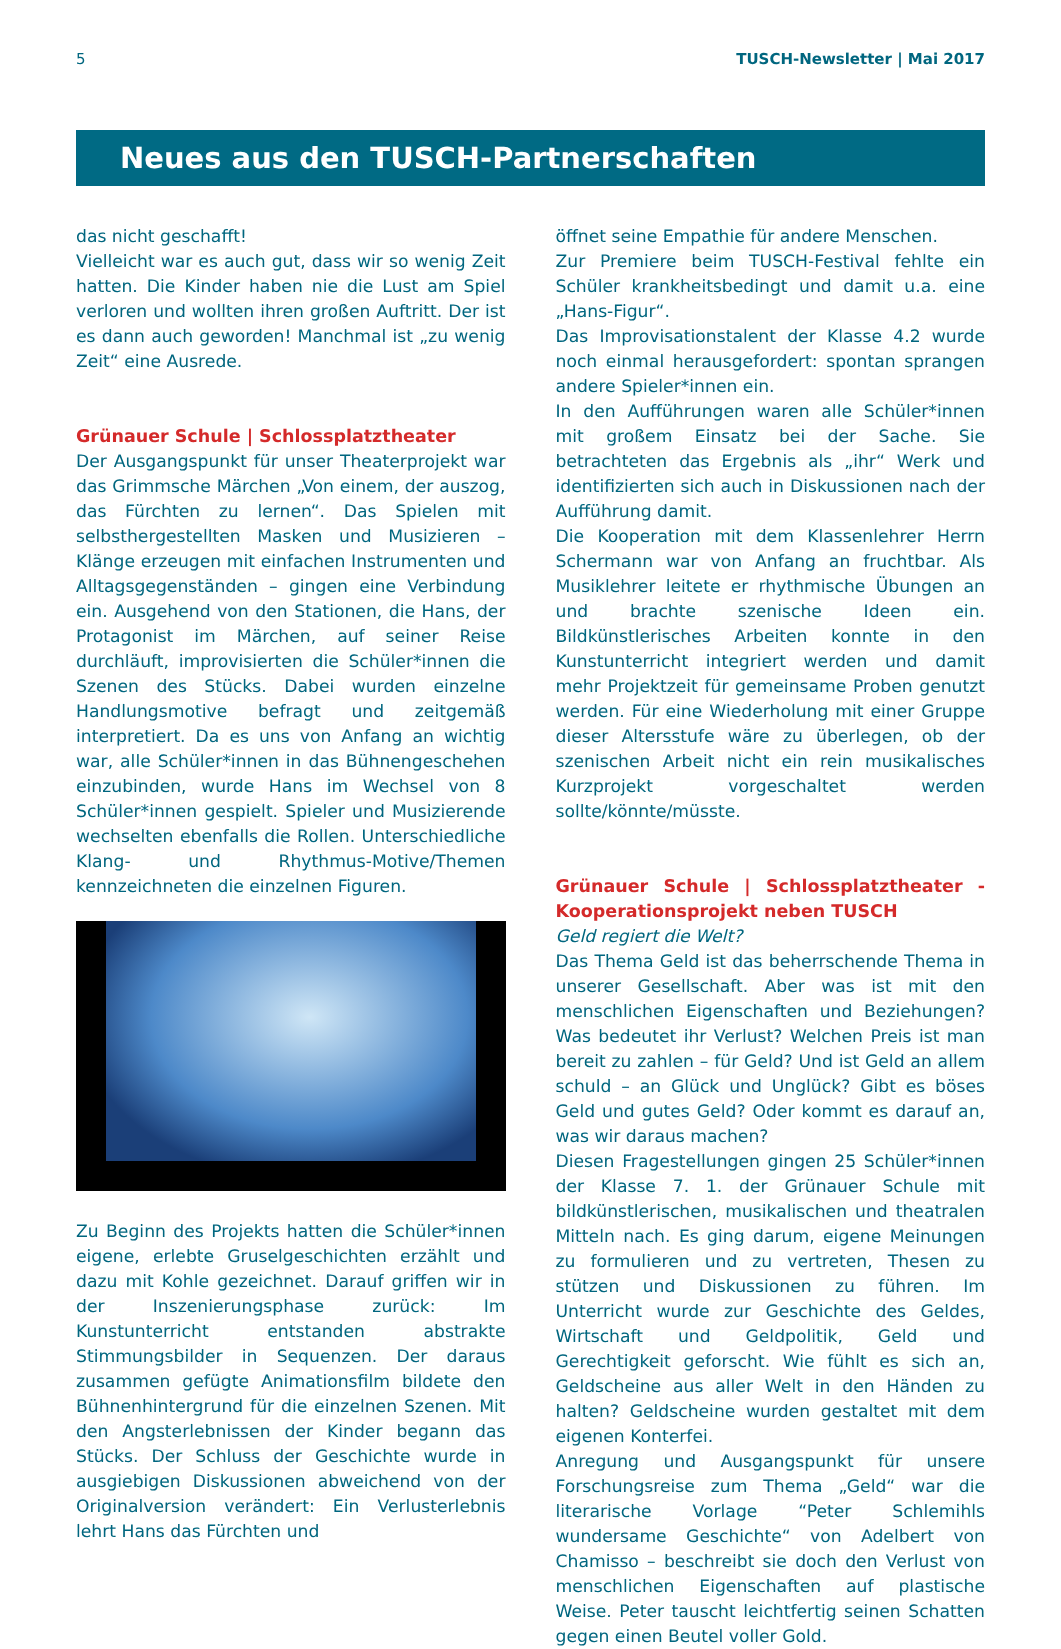5 TUSCH-Newsletter | Mai 2017
Neues aus den TUSCH-Partnerschaften
das nicht geschafft!
Vielleicht war es auch gut, dass wir so wenig Zeit hatten. Die Kinder haben nie die Lust am Spiel verloren und wollten ihren großen Auftritt. Der ist es dann auch geworden! Manchmal ist „zu wenig Zeit“ eine Ausrede.
Grünauer Schule | Schlossplatztheater
Der Ausgangspunkt für unser Theaterprojekt war das Grimmsche Märchen „Von einem, der auszog, das Fürchten zu lernen“. Das Spielen mit selbsthergestellten Masken und Musizieren – Klänge erzeugen mit einfachen Instrumenten und Alltagsgegenständen – gingen eine Verbindung ein. Ausgehend von den Stationen, die Hans, der Protagonist im Märchen, auf seiner Reise durchläuft, improvisierten die Schüler*innen die Szenen des Stücks. Dabei wurden einzelne Handlungsmotive befragt und zeitgemäß interpretiert. Da es uns von Anfang an wichtig war, alle Schüler*innen in das Bühnengeschehen einzubinden, wurde Hans im Wechsel von 8 Schüler*innen gespielt. Spieler und Musizierende wechselten ebenfalls die Rollen. Unterschiedliche Klang- und Rhythmus-Motive/Themen kennzeichneten die einzelnen Figuren.
Zu Beginn des Projekts hatten die Schüler*innen eigene, erlebte Gruselgeschichten erzählt und dazu mit Kohle gezeichnet. Darauf griffen wir in der Inszenierungsphase zurück: Im Kunstunterricht entstanden abstrakte Stimmungsbilder in Sequenzen. Der daraus zusammen gefügte Animationsfilm bildete den Bühnenhintergrund für die einzelnen Szenen. Mit den Angsterlebnissen der Kinder begann das Stücks. Der Schluss der Geschichte wurde in ausgiebigen Diskussionen abweichend von der Originalversion verändert: Ein Verlusterlebnis lehrt Hans das Fürchten und
öffnet seine Empathie für andere Menschen.
Zur Premiere beim TUSCH-Festival fehlte ein Schüler krankheitsbedingt und damit u.a. eine „Hans-Figur“.
Das Improvisationstalent der Klasse 4.2 wurde noch einmal herausgefordert: spontan sprangen andere Spieler*innen ein.
In den Aufführungen waren alle Schüler*innen mit großem Einsatz bei der Sache. Sie betrachteten das Ergebnis als „ihr“ Werk und identifizierten sich auch in Diskussionen nach der Aufführung damit.
Die Kooperation mit dem Klassenlehrer Herrn Schermann war von Anfang an fruchtbar. Als Musiklehrer leitete er rhythmische Übungen an und brachte szenische Ideen ein. Bildkünstlerisches Arbeiten konnte in den Kunstunterricht integriert werden und damit mehr Projektzeit für gemeinsame Proben genutzt werden. Für eine Wiederholung mit einer Gruppe dieser Altersstufe wäre zu überlegen, ob der szenischen Arbeit nicht ein rein musikalisches Kurzprojekt vorgeschaltet werden sollte/könnte/müsste.
Grünauer Schule | Schlossplatztheater - Kooperationsprojekt neben TUSCH
Geld regiert die Welt?
Das Thema Geld ist das beherrschende Thema in unserer Gesellschaft. Aber was ist mit den menschlichen Eigenschaften und Beziehungen? Was bedeutet ihr Verlust? Welchen Preis ist man bereit zu zahlen – für Geld? Und ist Geld an allem schuld – an Glück und Unglück? Gibt es böses Geld und gutes Geld? Oder kommt es darauf an, was wir daraus machen?
Diesen Fragestellungen gingen 25 Schüler*innen der Klasse 7. 1. der Grünauer Schule mit bildkünstlerischen, musikalischen und theatralen Mitteln nach. Es ging darum, eigene Meinungen zu formulieren und zu vertreten, Thesen zu stützen und Diskussionen zu führen. Im Unterricht wurde zur Geschichte des Geldes, Wirtschaft und Geldpolitik, Geld und Gerechtigkeit geforscht. Wie fühlt es sich an, Geldscheine aus aller Welt in den Händen zu halten? Geldscheine wurden gestaltet mit dem eigenen Konterfei.
Anregung und Ausgangspunkt für unsere Forschungsreise zum Thema „Geld“ war die literarische Vorlage “Peter Schlemihls wundersame Geschichte“ von Adelbert von Chamisso – beschreibt sie doch den Verlust von menschlichen Eigenschaften auf plastische Weise. Peter tauscht leichtfertig seinen Schatten gegen einen Beutel voller Gold.